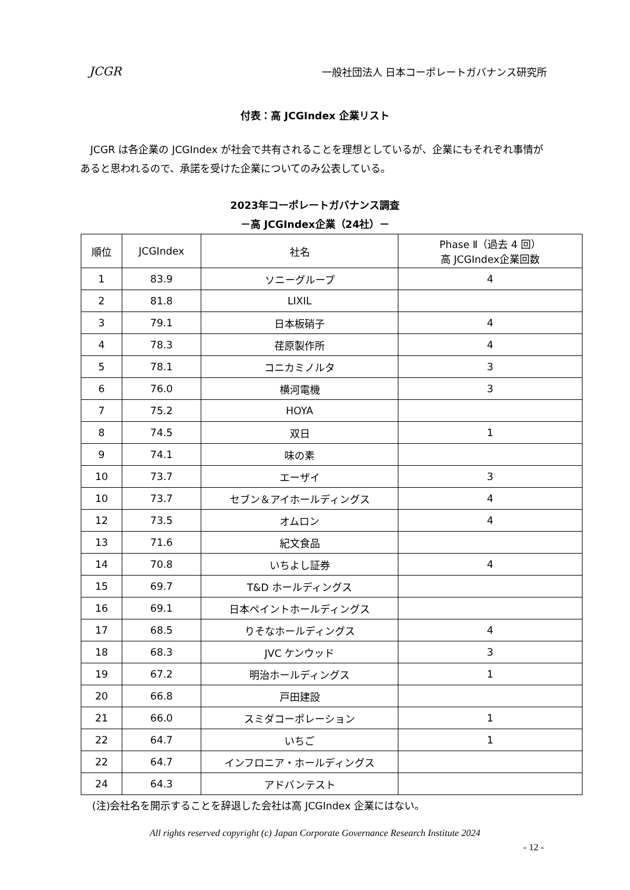JCGR 一般社団法人 日本コーポレートガバナンス研究所
付表：高 JCGIndex 企業リスト
　JCGR は各企業の JCGIndex が社会で共有されることを理想としているが、企業にもそれぞれ事情があると思われるので、承諾を受けた企業についてのみ公表している。
2023年コーポレートガバナンス調査
－高 JCGIndex企業（24社）－
| 順位 | JCGIndex | 社名 | Phase Ⅱ（過去 4 回） 高 JCGIndex企業回数 |
| --- | --- | --- | --- |
| 1 | 83.9 | ソニーグループ | 4 |
| 2 | 81.8 | LIXIL | |
| 3 | 79.1 | 日本板硝子 | 4 |
| 4 | 78.3 | 荏原製作所 | 4 |
| 5 | 78.1 | コニカミノルタ | 3 |
| 6 | 76.0 | 横河電機 | 3 |
| 7 | 75.2 | HOYA | |
| 8 | 74.5 | 双日 | 1 |
| 9 | 74.1 | 味の素 | |
| 10 | 73.7 | エーザイ | 3 |
| 10 | 73.7 | セブン＆アイホールディングス | 4 |
| 12 | 73.5 | オムロン | 4 |
| 13 | 71.6 | 紀文食品 | |
| 14 | 70.8 | いちよし証券 | 4 |
| 15 | 69.7 | T&D ホールディングス | |
| 16 | 69.1 | 日本ペイントホールディングス | |
| 17 | 68.5 | りそなホールディングス | 4 |
| 18 | 68.3 | JVC ケンウッド | 3 |
| 19 | 67.2 | 明治ホールディングス | 1 |
| 20 | 66.8 | 戸田建設 | |
| 21 | 66.0 | スミダコーポレーション | 1 |
| 22 | 64.7 | いちご | 1 |
| 22 | 64.7 | インフロニア・ホールディングス | |
| 24 | 64.3 | アドバンテスト | |
(注)会社名を開示することを辞退した会社は高 JCGIndex 企業にはない。
All rights reserved copyright (c) Japan Corporate Governance Research Institute 2024
- 12 -